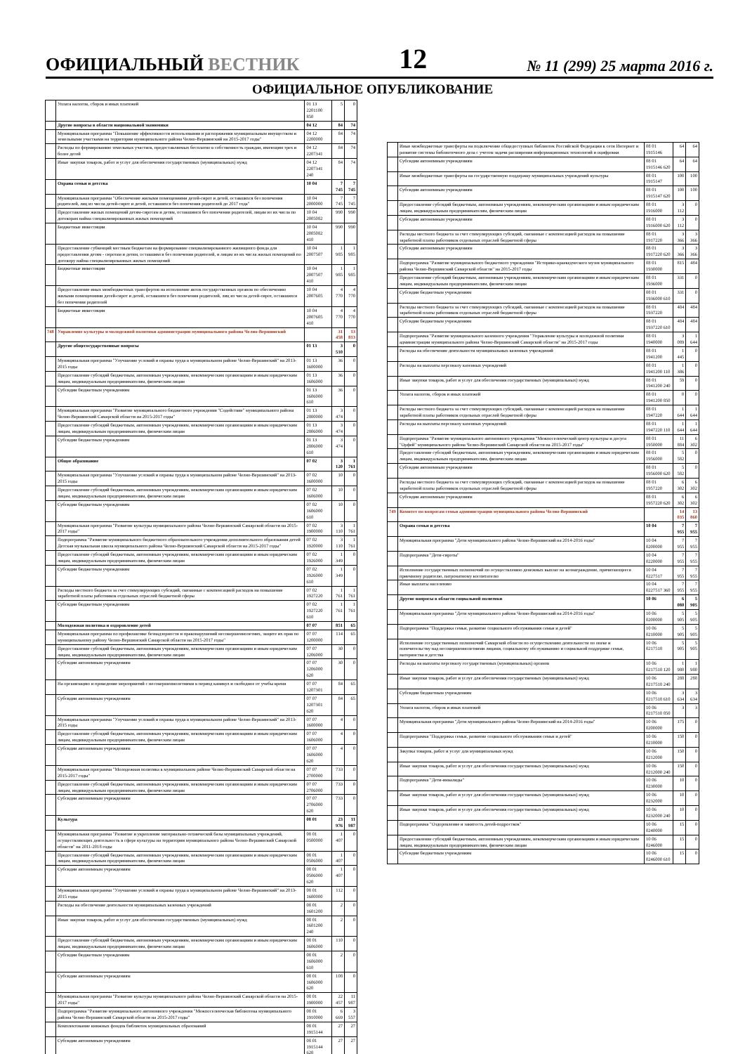ОФИЦИАЛЬНЫЙ ВЕСТНИК 12 № 11 (299) 25 марта 2016 г.
ОФИЦИАЛЬНОЕ ОПУБЛИКОВАНИЕ
| | Уплата налогов, сборов и иных платежей | 01 13 2201100 850 | 5 | 0 |
| | Другие вопросы в области национальной экономики | 04 12 | 84 | 74 |
| | Муниципальная программа "Повышение эффективности использования и распоряжения муниципальным имуществом и земельными участками на территории муниципального района Челно-Вершинский на 2015-2017 годы" | 04 12 2200000 | 84 | 74 |
| | Расходы по формированию земельных участков, предоставляемых бесплатно в собственность граждан, имеющим трех и более детей | 04 12 2207341 | 84 | 74 |
| | Иные закупки товаров, работ и услуг для обеспечения государственных (муниципальных) нужд | 04 12 2207341 240 | 84 | 74 |
| | Охрана семьи и детства | 10 04 | 7 745 | 7 745 |
| | Муниципальная программа "Обеспечение жилыми помещениями детей-сирот и детей, оставшихся без попечения родителей, лиц из числа детей-сирот и детей, оставшихся без попечения родителей до 2017 года" | 10 04 2000000 | 7 745 | 7 745 |
| | Предоставление жилых помещений детям-сиротам и детям, оставшимся без попечения родителей, лицам из их числа по договорам найма специализированных жилых помещений | 10 04 2005082 | 990 | 990 |
| | Бюджетные инвестиции | 10 04 2005082 410 | 990 | 990 |
| | Предоставление субвенций местным бюджетам на формирование специализированного жилищного фонда для предоставления детям - сиротам и детям, оставшимся без попечения родителей, и лицам из их числа жилых помещений по договору найма специализированных жилых помещений | 10 04 2007507 | 1 985 | 1 985 |
| | Бюджетные инвестиции | 10 04 2007507 410 | 1 985 | 1 985 |
| | Предоставление иных межбюджетных трансфертов на исполнение актов государственных органов по обеспечению жилыми помещениями детей-сирот и детей, оставшихся без попечения родителей, лиц из числа детей-сирот, оставшихся без попечения родителей | 10 04 2007605 | 4 770 | 4 770 |
| | Бюджетные инвестиции | 10 04 2007605 410 | 4 770 | 4 770 |
| 748 | Управление культуры и молодежной политики администрации муниципального района Челно-Вершинский | | 31 458 | 13 813 |
| | Другие общегосударственные вопросы | 01 13 | 3 510 | 0 |
| | Муниципальная программа "Улучшение условий и охраны труда в муниципальном районе Челно-Вершинский" на 2013-2015 годы | 01 13 1600000 | 36 | 0 |
| | Предоставление субсидий бюджетным, автономным учреждениям, некоммерческим организациям и иным юридическим лицам, индивидуальным предпринимателям, физическим лицам | 01 13 1606000 | 36 | 0 |
| | Субсидии бюджетным учреждениям | 01 13 1606000 610 | 36 | 0 |
| | Муниципальная программа "Развитие муниципального бюджетного учреждения "Содействие" муниципального района Челно-Вершинский Самарской области на 2015-2017 годы" | 01 13 2800000 | 3 474 | 0 |
| | Предоставление субсидий бюджетным, автономным учреждениям, некоммерческим организациям и иным юридическим лицам, индивидуальным предпринимателям, физическим лицам | 01 13 2806000 | 3 474 | 0 |
| | Субсидии бюджетным учреждениям | 01 13 2806000 610 | 3 474 | 0 |
| | Общее образование | 07 02 | 3 120 | 1 761 |
| | Муниципальная программа "Улучшение условий и охраны труда в муниципальном районе Челно-Вершинский" на 2013-2015 годы | 07 02 1600000 | 10 | 0 |
| | Предоставление субсидий бюджетным, автономным учреждениям, некоммерческим организациям и иным юридическим лицам, индивидуальным предпринимателям, физическим лицам | 07 02 1606000 | 10 | 0 |
| | Субсидии бюджетным учреждениям | 07 02 1606000 610 | 10 | 0 |
| | Муниципальная программа "Развитие культуры муниципального района Челно-Вершинский Самарской области на 2015-2017 годы" | 07 02 1900000 | 3 110 | 1 761 |
| | Подпрограмма "Развитие муниципального бюджетного образовательного учреждения дополнительного образования детей Детская музыкальная школа муниципального района Челно-Вершинский Самарской области на 2015-2017 годы" | 07 02 1920000 | 3 110 | 1 761 |
| | Предоставление субсидий бюджетным, автономным учреждениям, некоммерческим организациям и иным юридическим лицам, индивидуальным предпринимателям, физическим лицам | 07 02 1926000 | 1 349 | 0 |
| | Субсидии бюджетным учреждениям | 07 02 1926000 610 | 1 349 | 0 |
| | Расходы местного бюджета за счет стимулирующих субсидий, связанные с компенсацией расходов на повышение заработной платы работников отдельных отраслей бюджетной сферы | 07 02 1927220 | 1 761 | 1 761 |
| | Субсидии бюджетным учреждениям | 07 02 1927220 610 | 1 761 | 1 761 |
| | Молодежная политика и оздоровление детей | 07 07 | 851 | 65 |
| | Муниципальная программа по профилактике безнадзорности и правонарушений несовершеннолетних, защите их прав по муниципальному району Челно-Вершинский Самарской области на 2015-2017 годы" | 07 07 1200000 | 114 | 65 |
| | Предоставление субсидий бюджетным, автономным учреждениям, некоммерческим организациям и иным юридическим лицам, индивидуальным предпринимателям, физическим лицам | 07 07 1206000 | 30 | 0 |
| | Субсидии автономным учреждениям | 07 07 1206000 620 | 30 | 0 |
| | На организацию и проведение мероприятий с несовершеннолетними в период каникул и свободное от учебы время | 07 07 1207301 | 84 | 65 |
| | Субсидии автономным учреждениям | 07 07 1207301 620 | 84 | 65 |
| | Муниципальная программа "Улучшение условий и охраны труда в муниципальном районе Челно-Вершинский" на 2013-2015 годы | 07 07 1600000 | 4 | 0 |
| | Предоставление субсидий бюджетным, автономным учреждениям, некоммерческим организациям и иным юридическим лицам, индивидуальным предпринимателям, физическим лицам | 07 07 1606000 | 4 | 0 |
| | Субсидии автономным учреждениям | 07 07 1606000 620 | 4 | 0 |
| | Муниципальная программа "Молодежная политика в муниципальном районе Челно-Вершинский Самарской области на 2015-2017 годы" | 07 07 2700000 | 733 | 0 |
| | Предоставление субсидий бюджетным, автономным учреждениям, некоммерческим организациям и иным юридическим лицам, индивидуальным предпринимателям, физическим лицам | 07 07 2706000 | 733 | 0 |
| | Субсидии автономным учреждениям | 07 07 2706000 620 | 733 | 0 |
| | Культура | 08 01 | 23 976 | 11 987 |
| | Муниципальная программа "Развитие и укрепление материально-технической базы муниципальных учреждений, осуществляющих деятельность в сфере культуры на территории муниципального района Челно-Вершинский Самарской области" на 2011-2018 годы | 08 01 0500000 | 1 407 | 0 |
| | Предоставление субсидий бюджетным, автономным учреждениям, некоммерческим организациям и иным юридическим лицам, индивидуальным предпринимателям, физическим лицам | 08 01 0506000 | 1 407 | 0 |
| | Субсидии автономным учреждениям | 08 01 0506000 620 | 1 407 | 0 |
| | Муниципальная программа "Улучшение условий и охраны труда в муниципальном районе Челно-Вершинский" на 2013-2015 годы | 08 01 1600000 | 112 | 0 |
| | Расходы на обеспечение деятельности муниципальных казенных учреждений | 08 01 1601200 | 2 | 0 |
| | Иные закупки товаров, работ и услуг для обеспечения государственных (муниципальных) нужд | 08 01 1601200 240 | 2 | 0 |
| | Предоставление субсидий бюджетным, автономным учреждениям, некоммерческим организациям и иным юридическим лицам, индивидуальным предпринимателям, физическим лицам | 08 01 1606000 | 110 | 0 |
| | Субсидии бюджетным учреждениям | 08 01 1606000 610 | 2 | 0 |
| | Субсидии автономным учреждениям | 08 01 1606000 620 | 108 | 0 |
| | Муниципальная программа "Развитие культуры муниципального района Челно-Вершинский Самарской области на 2015-2017 годы" | 08 01 1900000 | 22 457 | 11 987 |
| | Подпрограмма "Развитие муниципального автономного учреждения "Межпоселенческая библиотека муниципального района Челно-Вершинский Самарской области на 2015-2017 годы" | 08 01 1910000 | 6 669 | 3 557 |
| | Комплектование книжных фондов библиотек муниципальных образований | 08 01 1915144 | 27 | 27 |
| | Субсидии автономным учреждениям | 08 01 1915144 620 | 27 | 27 |
| | Иные межбюджетные трансферты на подключение общедоступных библиотек Российской Федерации к сети Интернет и развитие системы библиотечного дела с учетом задачи расширения информационных технологий и оцифровки | 08 01 1915146 | 64 | 64 |
| | Субсидии автономным учреждениям | 08 01 1915146 620 | 64 | 64 |
| | Иные межбюджетные трансферты на государственную поддержку муниципальных учреждений культуры | 08 01 1915147 | 100 | 100 |
| | Субсидии автономным учреждениям | 08 01 1915147 620 | 100 | 100 |
| | Предоставление субсидий бюджетным, автономным учреждениям, некоммерческим организациям и иным юридическим лицам, индивидуальным предпринимателям, физическим лицам | 08 01 1916000 | 3 112 | 0 |
| | Субсидии автономным учреждениям | 08 01 1916000 620 | 3 112 | 0 |
| | Расходы местного бюджета за счет стимулирующих субсидий, связанные с компенсацией расходов на повышение заработной платы работников отдельных отраслей бюджетной сферы | 08 01 1917220 | 3 366 | 3 366 |
| | Субсидии автономным учреждениям | 08 01 1917220 620 | 3 366 | 3 366 |
| | Подпрограмма "Развитие муниципального бюджетного учреждения "Историко-краеведческого музея муниципального района Челно-Вершинский Самарской области" на 2015-2017 годы | 08 01 1930000 | 815 | 484 |
| | Предоставление субсидий бюджетным, автономным учреждениям, некоммерческим организациям и иным юридическим лицам, индивидуальным предпринимателям, физическим лицам | 08 01 1936000 | 331 | 0 |
| | Субсидии бюджетным учреждениям | 08 01 1936000 610 | 331 | 0 |
| | Расходы местного бюджета за счет стимулирующих субсидий, связанные с компенсацией расходов на повышение заработной платы работников отдельных отраслей бюджетной сферы | 08 01 1937220 | 484 | 484 |
| | Субсидии бюджетным учреждениям | 08 01 1937220 610 | 484 | 484 |
| | Подпрограмма "Развитие муниципального казенного учреждения "Управление культуры и молодежной политики администрации муниципального района Челно-Вершинский Самарской области" на 2015-2017 годы | 08 01 1940000 | 3 089 | 1 644 |
| | Расходы на обеспечение деятельности муниципальных казенных учреждений | 08 01 1941200 | 1 445 | 0 |
| | Расходы на выплаты персоналу казенных учреждений | 08 01 1941200 110 | 1 386 | 0 |
| | Иные закупки товаров, работ и услуг для обеспечения государственных (муниципальных) нужд | 08 01 1941200 240 | 59 | 0 |
| | Уплата налогов, сборов и иных платежей | 08 01 1941200 850 | 0 | 0 |
| | Расходы местного бюджета за счет стимулирующих субсидий, связанные с компенсацией расходов на повышение заработной платы работников отдельных отраслей бюджетной сферы | 08 01 1947220 | 1 644 | 1 644 |
| | Расходы на выплаты персоналу казенных учреждений | 08 01 1947220 110 | 1 644 | 1 644 |
| | Подпрограмма "Развитие муниципального автономного учреждения "Межпоселенческий центр культуры и досуга "Орфей" муниципального района Челно-Вершинский Самарской области на 2015-2017 годы" | 08 01 1950000 | 11 884 | 6 302 |
| | Предоставление субсидий бюджетным, автономным учреждениям, некоммерческим организациям и иным юридическим лицам, индивидуальным предпринимателям, физическим лицам | 08 01 1956000 | 5 582 | 0 |
| | Субсидии автономным учреждениям | 08 01 1956000 620 | 5 582 | 0 |
| | Расходы местного бюджета за счет стимулирующих субсидий, связанные с компенсацией расходов на повышение заработной платы работников отдельных отраслей бюджетной сферы | 08 01 1957220 | 6 302 | 6 302 |
| | Субсидии автономным учреждениям | 08 01 1957220 620 | 6 302 | 6 302 |
| 749 | Комитет по вопросам семьи администрации муниципального района Челно-Вершинский | | 14 035 | 13 860 |
| | Охрана семьи и детства | 10 04 | 7 955 | 7 955 |
| | Муниципальная программа "Дети муниципального района Челно-Вершинский на 2014-2016 годы" | 10 04 0200000 | 7 955 | 7 955 |
| | Подпрограмма "Дети-сироты" | 10 04 0220000 | 7 955 | 7 955 |
| | Исполнение государственных полномочий по осуществлению денежных выплат на вознаграждение, причитающееся приемному родителю, патронатному воспитателю | 10 04 0227517 | 7 955 | 7 955 |
| | Иные выплаты населению | 10 04 0227517 360 | 7 955 | 7 955 |
| | Другие вопросы в области социальной политики | 10 06 | 6 080 | 5 905 |
| | Муниципальная программа "Дети муниципального района Челно-Вершинский на 2014-2016 годы" | 10 06 0200000 | 5 905 | 5 905 |
| | Подпрограмма "Поддержка семьи, развитие социального обслуживания семьи и детей" | 10 06 0210000 | 5 905 | 5 905 |
| | Исполнение государственных полномочий Самарской области по осуществлению деятельности по опеке и попечительству над несовершеннолетними лицами, социальному обслуживанию и социальной поддержке семьи, материнства и детства | 10 06 0217518 | 5 905 | 5 905 |
| | Расходы на выплаты персоналу государственных (муниципальных) органов | 10 06 0217518 120 | 1 980 | 1 980 |
| | Иные закупки товаров, работ и услуг для обеспечения государственных (муниципальных) нужд | 10 06 0217518 240 | 288 | 288 |
| | Субсидии бюджетным учреждениям | 10 06 0217518 610 | 3 634 | 3 634 |
| | Уплата налогов, сборов и иных платежей | 10 06 0217518 850 | 3 | 3 |
| | Муниципальная программа "Дети муниципального района Челно-Вершинский на 2014-2016 годы" | 10 06 0200000 | 175 | 0 |
| | Подпрограмма "Поддержка семьи, развитие социального обслуживания семьи и детей" | 10 06 0210000 | 150 | 0 |
| | Закупка товаров, работ и услуг для муниципальных нужд | 10 06 0212000 | 150 | 0 |
| | Иные закупки товаров, работ и услуг для обеспечения государственных (муниципальных) нужд | 10 06 0212000 240 | 150 | 0 |
| | Подпрограмма "Дети-инвалиды" | 10 06 0230000 | 10 | 0 |
| | Иные закупки товаров, работ и услуг для обеспечения государственных (муниципальных) нужд | 10 06 0232000 | 10 | 0 |
| | Иные закупки товаров, работ и услуг для обеспечения государственных (муниципальных) нужд | 10 06 0232000 240 | 10 | 0 |
| | Подпрограмма "Оздоровление и занятость детей-подростков" | 10 06 0240000 | 15 | 0 |
| | Предоставление субсидий бюджетным, автономным учреждениям, некоммерческим организациям и иным юридическим лицам, индивидуальным предпринимателям, физическим лицам | 10 06 0246000 | 15 | 0 |
| | Субсидии бюджетным учреждениям | 10 06 0246000 610 | 15 | 0 |